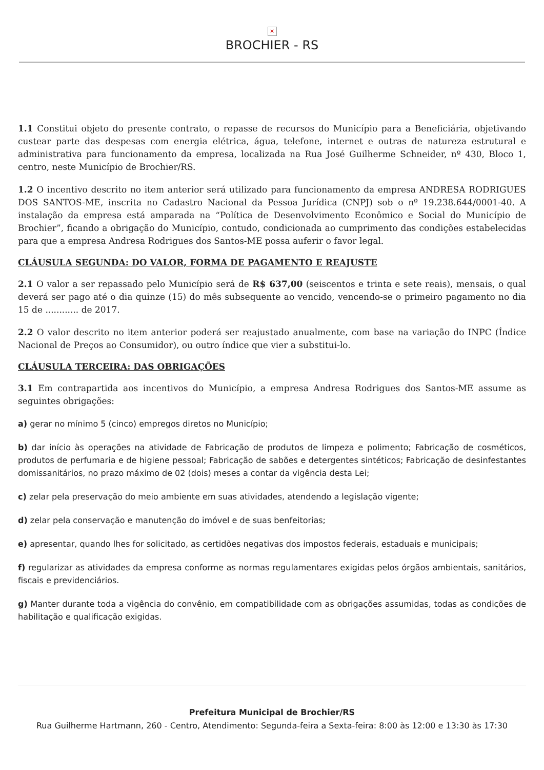×
BROCHIER - RS
1.1 Constitui objeto do presente contrato, o repasse de recursos do Município para a Beneficiária, objetivando custear parte das despesas com energia elétrica, água, telefone, internet e outras de natureza estrutural e administrativa para funcionamento da empresa, localizada na Rua José Guilherme Schneider, nº 430, Bloco 1, centro, neste Município de Brochier/RS.
1.2 O incentivo descrito no item anterior será utilizado para funcionamento da empresa ANDRESA RODRIGUES DOS SANTOS-ME, inscrita no Cadastro Nacional da Pessoa Jurídica (CNPJ) sob o nº 19.238.644/0001-40. A instalação da empresa está amparada na “Política de Desenvolvimento Econômico e Social do Município de Brochier”, ficando a obrigação do Município, contudo, condicionada ao cumprimento das condições estabelecidas para que a empresa Andresa Rodrigues dos Santos-ME possa auferir o favor legal.
CLÁUSULA SEGUNDA: DO VALOR, FORMA DE PAGAMENTO E REAJUSTE
2.1 O valor a ser repassado pelo Município será de R$ 637,00 (seiscentos e trinta e sete reais), mensais, o qual deverá ser pago até o dia quinze (15) do mês subsequente ao vencido, vencendo-se o primeiro pagamento no dia 15 de ............ de 2017.
2.2 O valor descrito no item anterior poderá ser reajustado anualmente, com base na variação do INPC (Índice Nacional de Preços ao Consumidor), ou outro índice que vier a substitui-lo.
CLÁUSULA TERCEIRA: DAS OBRIGAÇÕES
3.1 Em contrapartida aos incentivos do Município, a empresa Andresa Rodrigues dos Santos-ME assume as seguintes obrigações:
a) gerar no mínimo 5 (cinco) empregos diretos no Município;
b) dar início às operações na atividade de Fabricação de produtos de limpeza e polimento; Fabricação de cosméticos, produtos de perfumaria e de higiene pessoal; Fabricação de sabões e detergentes sintéticos; Fabricação de desinfestantes domissanitários, no prazo máximo de 02 (dois) meses a contar da vigência desta Lei;
c) zelar pela preservação do meio ambiente em suas atividades, atendendo a legislação vigente;
d) zelar pela conservação e manutenção do imóvel e de suas benfeitorias;
e) apresentar, quando lhes for solicitado, as certidões negativas dos impostos federais, estaduais e municipais;
f) regularizar as atividades da empresa conforme as normas regulamentares exigidas pelos órgãos ambientais, sanitários, fiscais e previdenciários.
g) Manter durante toda a vigência do convênio, em compatibilidade com as obrigações assumidas, todas as condições de habilitação e qualificação exigidas.
Prefeitura Municipal de Brochier/RS
Rua Guilherme Hartmann, 260 - Centro, Atendimento: Segunda-feira a Sexta-feira: 8:00 às 12:00 e 13:30 às 17:30